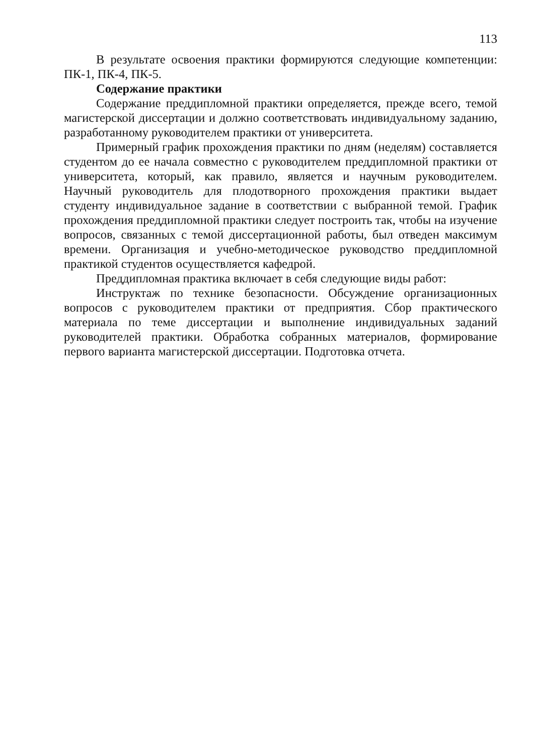113
В результате освоения практики формируются следующие компетенции: ПК-1, ПК-4, ПК-5.
Содержание практики
Содержание преддипломной практики определяется, прежде всего, темой магистерской диссертации и должно соответствовать индивидуальному заданию, разработанному руководителем практики от университета.
Примерный график прохождения практики по дням (неделям) составляется студентом до ее начала совместно с руководителем преддипломной практики от университета, который, как правило, является и научным руководителем. Научный руководитель для плодотворного прохождения практики выдает студенту индивидуальное задание в соответствии с выбранной темой. График прохождения преддипломной практики следует построить так, чтобы на изучение вопросов, связанных с темой диссертационной работы, был отведен максимум времени. Организация и учебно-методическое руководство преддипломной практикой студентов осуществляется кафедрой.
Преддипломная практика включает в себя следующие виды работ:
Инструктаж по технике безопасности. Обсуждение организационных вопросов с руководителем практики от предприятия. Сбор практического материала по теме диссертации и выполнение индивидуальных заданий руководителей практики. Обработка собранных материалов, формирование первого варианта магистерской диссертации. Подготовка отчета.